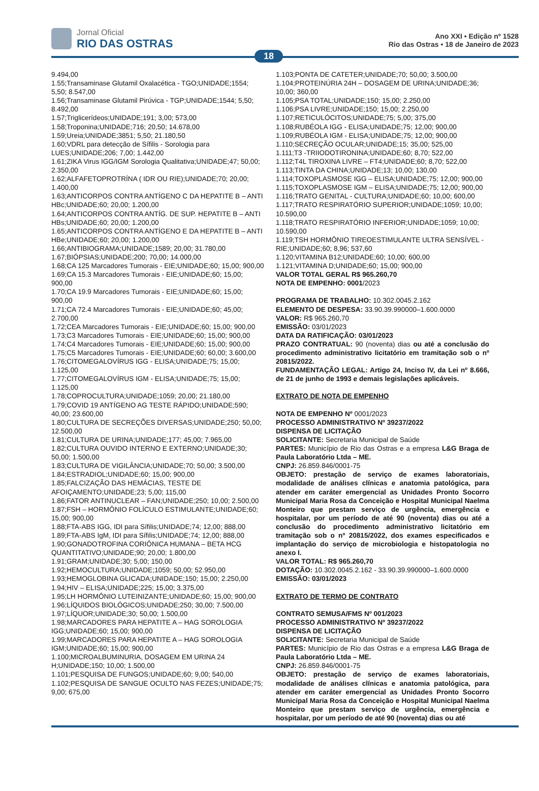Jornal Oficial
RIO DAS OSTRAS
Ano XXI • Edição nº 1528
Rio das Ostras • 18 de Janeiro de 2023
18
9.494,00
1.55;Transaminase Glutamil Oxalacética - TGO;UNIDADE;1554; 5,50; 8.547,00
1.56;Transaminase Glutamil Pirúvica - TGP;UNIDADE;1544; 5,50; 8.492,00
1.57;Triglicerídeos;UNIDADE;191; 3,00; 573,00
1.58;Troponina;UNIDADE;716; 20,50; 14.678,00
1.59;Ureia;UNIDADE;3851; 5,50; 21.180,50
1.60;VDRL para detecção de Sífilis - Sorologia para LUES;UNIDADE;206; 7,00; 1.442,00
1.61;ZIKA Virus IGG/IGM Sorologia Qualitativa;UNIDADE;47; 50,00; 2.350,00
1.62;ALFAFETOPROTRÍNA ( IDR OU RIE);UNIDADE;70; 20,00; 1.400,00
1.63;ANTICORPOS CONTRA ANTÍGENO C DA HEPATITE B – ANTI HBc;UNIDADE;60; 20,00; 1.200,00
1.64;ANTICORPOS CONTRA ANTÍG. DE SUP. HEPATITE B – ANTI HBs;UNIDADE;60; 20,00; 1.200,00
1.65;ANTICORPOS CONTRA ANTÍGENO E DA HEPATITE B – ANTI HBe;UNIDADE;60; 20,00; 1.200,00
1.66;ANTIBIOGRAMA;UNIDADE;1589; 20,00; 31.780,00
1.67;BIÓPSIAS;UNIDADE;200; 70,00; 14.000,00
1.68;CA 125 Marcadores Tumorais - EIE;UNIDADE;60; 15,00; 900,00
1.69;CA 15.3 Marcadores Tumorais - EIE;UNIDADE;60; 15,00; 900,00
1.70;CA 19.9 Marcadores Tumorais - EIE;UNIDADE;60; 15,00; 900,00
1.71;CA 72.4 Marcadores Tumorais - EIE;UNIDADE;60; 45,00; 2.700,00
1.72;CEA Marcadores Tumorais - EIE;UNIDADE;60; 15,00; 900,00
1.73;C3 Marcadores Tumorais - EIE;UNIDADE;60; 15,00; 900,00
1.74;C4 Marcadores Tumorais - EIE;UNIDADE;60; 15,00; 900,00
1.75;C5 Marcadores Tumorais - EIE;UNIDADE;60; 60,00; 3.600,00
1.76;CITOMEGALOVÍRUS IGG - ELISA;UNIDADE;75; 15,00; 1.125,00
1.77;CITOMEGALOVÍRUS IGM - ELISA;UNIDADE;75; 15,00; 1.125,00
1.78;COPROCULTURA;UNIDADE;1059; 20,00; 21.180,00
1.79;COVID 19 ANTÍGENO AG TESTE RÁPIDO;UNIDADE;590; 40,00; 23.600,00
1.80;CULTURA DE SECREÇÕES DIVERSAS;UNIDADE;250; 50,00; 12.500,00
1.81;CULTURA DE URINA;UNIDADE;177; 45,00; 7.965,00
1.82;CULTURA OUVIDO INTERNO E EXTERNO;UNIDADE;30; 50,00; 1.500,00
1.83;CULTURA DE VIGILÂNCIA;UNIDADE;70; 50,00; 3.500,00
1.84;ESTRADIOL;UNIDADE;60; 15,00; 900,00
1.85;FALCIZAÇÃO DAS HEMÁCIAS, TESTE DE AFOIÇAMENTO;UNIDADE;23; 5,00; 115,00
1.86;FATOR ANTINUCLEAR – FAN;UNIDADE;250; 10,00; 2.500,00
1.87;FSH – HORMÔNIO FOLÍCULO ESTIMULANTE;UNIDADE;60; 15,00; 900,00
1.88;FTA-ABS IGG, IDI para Sífilis;UNIDADE;74; 12,00; 888,00
1.89;FTA-ABS IgM, IDI para Sífilis;UNIDADE;74; 12,00; 888,00
1.90;GONADOTROFINA CORIÔNICA HUMANA – BETA HCG QUANTITATIVO;UNIDADE;90; 20,00; 1.800,00
1.91;GRAM;UNIDADE;30; 5,00; 150,00
1.92;HEMOCULTURA;UNIDADE;1059; 50,00; 52.950,00
1.93;HEMOGLOBINA GLICADA;UNIDADE;150; 15,00; 2.250,00
1.94;HIV – ELISA;UNIDADE;225; 15,00; 3.375,00
1.95;LH HORMÔNIO LUTEINIZANTE;UNIDADE;60; 15,00; 900,00
1.96;LÍQUIDOS BIOLÓGICOS;UNIDADE;250; 30,00; 7.500,00
1.97;LÍQUOR;UNIDADE;30; 50,00; 1.500,00
1.98;MARCADORES PARA HEPATITE A – HAG SOROLOGIA IGG;UNIDADE;60; 15,00; 900,00
1.99;MARCADORES PARA HEPATITE A – HAG SOROLOGIA IGM;UNIDADE;60; 15,00; 900,00
1.100;MICROALBUMINURIA, DOSAGEM EM URINA 24 H;UNIDADE;150; 10,00; 1.500,00
1.101;PESQUISA DE FUNGOS;UNIDADE;60; 9,00; 540,00
1.102;PESQUISA DE SANGUE OCULTO NAS FEZES;UNIDADE;75; 9,00; 675,00
1.103;PONTA DE CATETER;UNIDADE;70; 50,00; 3.500,00
1.104;PROTEINÚRIA 24H – DOSAGEM DE URINA;UNIDADE;36; 10,00; 360,00
1.105;PSA TOTAL;UNIDADE;150; 15,00; 2.250,00
1.106;PSA LIVRE;UNIDADE;150; 15,00; 2.250,00
1.107;RETICULÓCITOS;UNIDADE;75; 5,00; 375,00
1.108;RUBÉOLA IGG - ELISA;UNIDADE;75; 12,00; 900,00
1.109;RUBÉOLA IGM - ELISA;UNIDADE;75; 12,00; 900,00
1.110;SECREÇÃO OCULAR;UNIDADE;15; 35,00; 525,00
1.111;T3 -TRIIODOTIRONINA;UNIDADE;60; 8,70; 522,00
1.112;T4L TIROXINA LIVRE – FT4;UNIDADE;60; 8,70; 522,00
1.113;TINTA DA CHINA;UNIDADE;13; 10,00; 130,00
1.114;TOXOPLASMOSE IGG – ELISA;UNIDADE;75; 12,00; 900,00
1.115;TOXOPLASMOSE IGM – ELISA;UNIDADE;75; 12,00; 900,00
1.116;TRATO GENITAL - CULTURA;UNIDADE;60; 10,00; 600,00
1.117;TRATO RESPIRATÓRIO SUPERIOR;UNIDADE;1059; 10,00; 10.590,00
1.118;TRATO RESPIRATÓRIO INFERIOR;UNIDADE;1059; 10,00; 10.590,00
1.119;TSH HORMÔNIO TIREOESTIMULANTE ULTRA SENSÍVEL - RIE;UNIDADE;60; 8,96; 537,60
1.120;VITAMINA B12;UNIDADE;60; 10,00; 600,00
1.121;VITAMINA D;UNIDADE;60; 15,00; 900,00
VALOR TOTAL GERAL R$ 965.260,70
NOTA DE EMPENHO: 0001/2023
PROGRAMA DE TRABALHO: 10.302.0045.2.162
ELEMENTO DE DESPESA: 33.90.39.990000–1.600.0000
VALOR: R$ 965.260,70
EMISSÃO: 03/01/2023
DATA DA RATIFICAÇÃO: 03/01/2023
PRAZO CONTRATUAL: 90 (noventa) dias ou até a conclusão do procedimento administrativo licitatório em tramitação sob o nº 20815/2022.
FUNDAMENTAÇÃO LEGAL: Artigo 24, Inciso IV, da Lei nº 8.666, de 21 de junho de 1993 e demais legislações aplicáveis.
EXTRATO DE NOTA DE EMPENHO
NOTA DE EMPENHO Nº 0001/2023
PROCESSO ADMINISTRATIVO Nº 39237/2022
DISPENSA DE LICITAÇÃO
SOLICITANTE: Secretaria Municipal de Saúde
PARTES: Município de Rio das Ostras e a empresa L&G Braga de Paula Laboratório Ltda – ME.
CNPJ: 26.859.846/0001-75
OBJETO: prestação de serviço de exames laboratoriais, modalidade de análises clínicas e anatomia patológica, para atender em caráter emergencial as Unidades Pronto Socorro Municipal Maria Rosa da Conceição e Hospital Municipal Naelma Monteiro que prestam serviço de urgência, emergência e hospitalar, por um período de até 90 (noventa) dias ou até a conclusão do procedimento administrativo licitatório em tramitação sob o nº 20815/2022, dos exames especificados e implantação do serviço de microbiologia e histopatologia no anexo I.
VALOR TOTAL: R$ 965.260,70
DOTAÇÃO: 10.302.0045.2.162 - 33.90.39.990000–1.600.0000
EMISSÃO: 03/01/2023
EXTRATO DE TERMO DE CONTRATO
CONTRATO SEMUSA/FMS Nº 001/2023
PROCESSO ADMINISTRATIVO Nº 39237/2022
DISPENSA DE LICITAÇÃO
SOLICITANTE: Secretaria Municipal de Saúde
PARTES: Município de Rio das Ostras e a empresa L&G Braga de Paula Laboratório Ltda – ME.
CNPJ: 26.859.846/0001-75
OBJETO: prestação de serviço de exames laboratoriais, modalidade de análises clínicas e anatomia patológica, para atender em caráter emergencial as Unidades Pronto Socorro Municipal Maria Rosa da Conceição e Hospital Municipal Naelma Monteiro que prestam serviço de urgência, emergência e hospitalar, por um período de até 90 (noventa) dias ou até